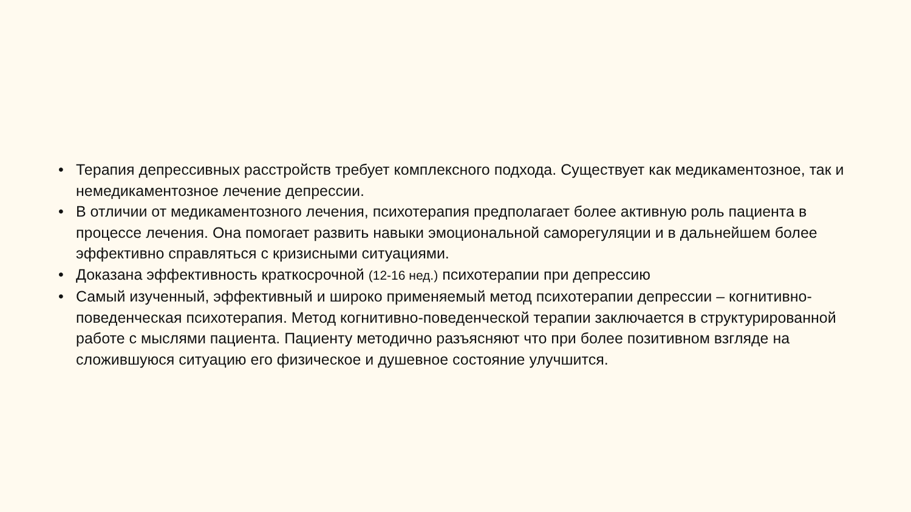• Терапия депрессивных расстройств требует комплексного подхода. Существует как медикаментозное, так и немедикаментозное лечение депрессии.
• В отличии от медикаментозного лечения, психотерапия предполагает более активную роль пациента в процессе лечения. Она помогает развить навыки эмоциональной саморегуляции и в дальнейшем более эффективно справляться с кризисными ситуациями.
• Доказана эффективность краткосрочной (12-16 нед.) психотерапии при депрессию
• Самый изученный, эффективный и широко применяемый метод психотерапии депрессии – когнитивно-поведенческая психотерапия. Метод когнитивно-поведенческой терапии заключается в структурированной работе с мыслями пациента. Пациенту методично разъясняют что при более позитивном взгляде на сложившуюся ситуацию его физическое и душевное состояние улучшится.